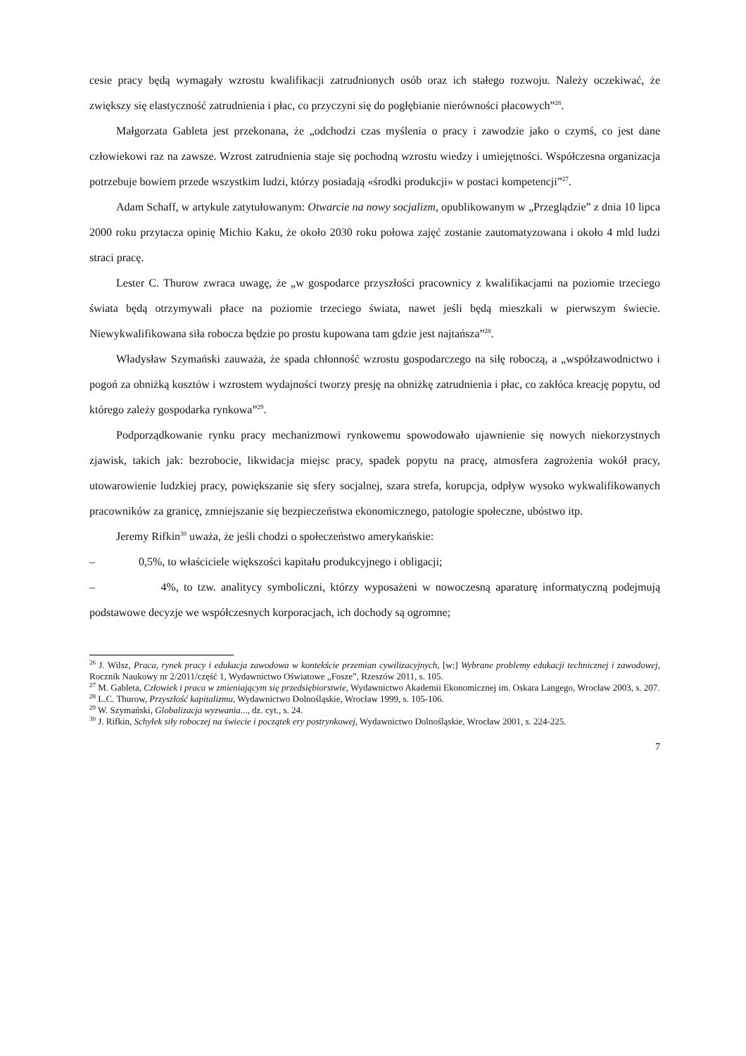cesie pracy będą wymagały wzrostu kwalifikacji zatrudnionych osób oraz ich stałego rozwoju. Należy oczekiwać, że zwiększy się elastyczność zatrudnienia i płac, co przyczyni się do pogłębianie nierówności płacowych”<sup>26</sup>.
Małgorzata Gableta jest przekonana, że „odchodzi czas myślenia o pracy i zawodzie jako o czymś, co jest dane człowiekowi raz na zawsze. Wzrost zatrudnienia staje się pochodną wzrostu wiedzy i umiejętności. Współczesna organizacja potrzebuje bowiem przede wszystkim ludzi, którzy posiadają «środki produkcji» w postaci kompetencji”<sup>27</sup>.
Adam Schaff, w artykule zatytułowanym: Otwarcie na nowy socjalizm, opublikowanym w „Przeglądzie” z dnia 10 lipca 2000 roku przytacza opinię Michio Kaku, że około 2030 roku połowa zajęć zostanie zautomatyzowana i około 4 mld ludzi straci pracę.
Lester C. Thurow zwraca uwagę, że „w gospodarce przyszłości pracownicy z kwalifikacjami na poziomie trzeciego świata będą otrzymywali płace na poziomie trzeciego świata, nawet jeśli będą mieszkali w pierwszym świecie. Niewykwalifikowana siła robocza będzie po prostu kupowana tam gdzie jest najtańsza”<sup>28</sup>.
Władysław Szymański zauważa, że spada chłonność wzrostu gospodarczego na siłę roboczą, a „współzawodnictwo i pogoń za obniżką kosztów i wzrostem wydajności tworzy presję na obniżkę zatrudnienia i płac, co zakłóca kreację popytu, od którego zależy gospodarka rynkowa”<sup>29</sup>.
Podporządkowanie rynku pracy mechanizmowi rynkowemu spowodowało ujawnienie się nowych niekorzystnych zjawisk, takich jak: bezrobocie, likwidacja miejsc pracy, spadek popytu na pracę, atmosfera zagrożenia wokół pracy, utowarowienie ludzkiej pracy, powiększanie się sfery socjalnej, szara strefa, korupcja, odpływ wysoko wykwalifikowanych pracowników za granicę, zmniejszanie się bezpieczeństwa ekonomicznego, patologie społeczne, ubóstwo itp.
Jeremy Rifkin<sup>30</sup> uważa, że jeśli chodzi o społeczeństwo amerykańskie:
– 0,5%, to właściciele większości kapitału produkcyjnego i obligacji;
– 4%, to tzw. analitycy symboliczni, którzy wyposażeni w nowoczesną aparaturę informatyczną podejmują podstawowe decyzje we współczesnych korporacjach, ich dochody są ogromne;
<sup>26</sup> J. Wilsz, Praca, rynek pracy i edukacja zawodowa w kontekście przemian cywilizacyjnych, [w:] Wybrane problemy edukacji technicznej i zawodowej, Rocznik Naukowy nr 2/2011/część 1, Wydawnictwo Oświatowe „Fosze”, Rzeszów 2011, s. 105.
<sup>27</sup> M. Gableta, Człowiek i praca w zmieniającym się przedsiębiorstwie, Wydawnictwo Akademii Ekonomicznej im. Oskara Langego, Wrocław 2003, s. 207.
<sup>28</sup> L.C. Thurow, Przyszłość kapitalizmu, Wydawnictwo Dolnośląskie, Wrocław 1999, s. 105-106.
<sup>29</sup> W. Szymański, Globalizacja wyzwania..., dz. cyt., s. 24.
<sup>30</sup> J. Rifkin, Schyłek siły roboczej na świecie i początek ery postrynkowej, Wydawnictwo Dolnośląskie, Wrocław 2001, s. 224-225.
7